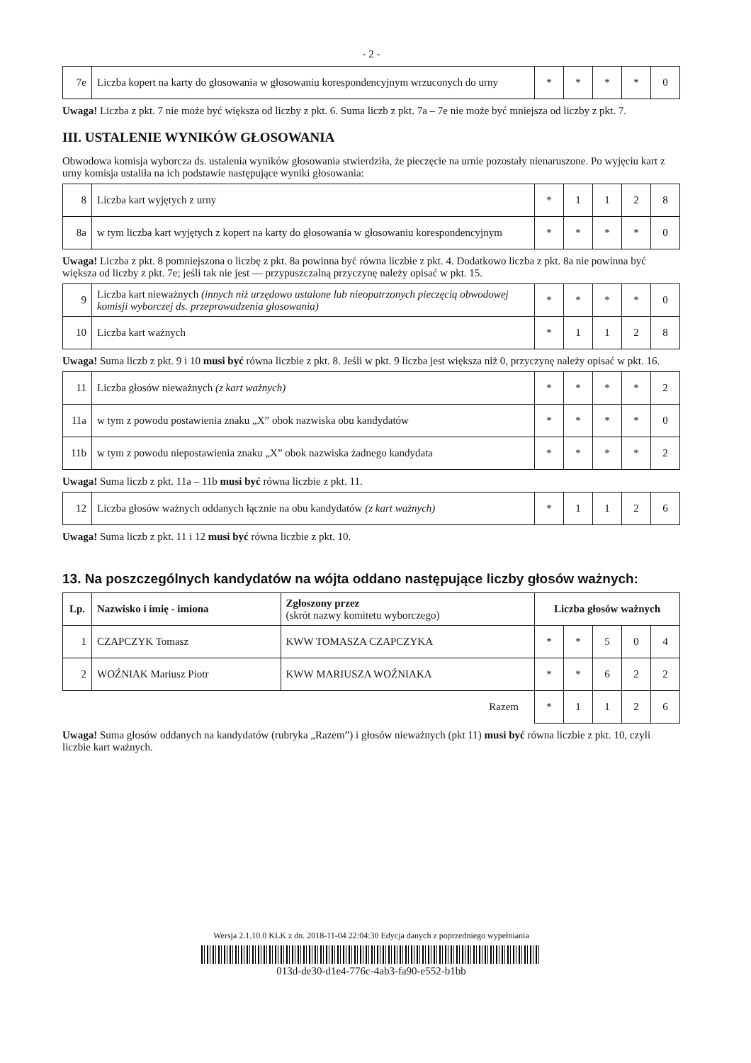- 2 -
| 7e | Liczba kopert na karty do głosowania w głosowaniu korespondencyjnym wrzuconych do urny | * | * | * | * | 0 |
Uwaga! Liczba z pkt. 7 nie może być większa od liczby z pkt. 6. Suma liczb z pkt. 7a – 7e nie może być mniejsza od liczby z pkt. 7.
III. USTALENIE WYNIKÓW GŁOSOWANIA
Obwodowa komisja wyborcza ds. ustalenia wyników głosowania stwierdziła, że pieczęcie na urnie pozostały nienaruszone. Po wyjęciu kart z urny komisja ustaliła na ich podstawie następujące wyniki głosowania:
| 8 | Liczba kart wyjętych z urny | * | 1 | 1 | 2 | 8 |
| 8a | w tym liczba kart wyjętych z kopert na karty do głosowania w głosowaniu korespondencyjnym | * | * | * | * | 0 |
Uwaga! Liczba z pkt. 8 pomniejszona o liczbę z pkt. 8a powinna być równa liczbie z pkt. 4. Dodatkowo liczba z pkt. 8a nie powinna być większa od liczby z pkt. 7e; jeśli tak nie jest — przypuszczalną przyczynę należy opisać w pkt. 15.
| 9 | Liczba kart nieważnych (innych niż urzędowo ustalone lub nieopatrzonych pieczęcią obwodowej komisji wyborczej ds. przeprowadzenia głosowania) | * | * | * | * | 0 |
| 10 | Liczba kart ważnych | * | 1 | 1 | 2 | 8 |
Uwaga! Suma liczb z pkt. 9 i 10 musi być równa liczbie z pkt. 8. Jeśli w pkt. 9 liczba jest większa niż 0, przyczynę należy opisać w pkt. 16.
| 11 | Liczba głosów nieważnych (z kart ważnych) | * | * | * | * | 2 |
| 11a | w tym z powodu postawienia znaku „X” obok nazwiska obu kandydatów | * | * | * | * | 0 |
| 11b | w tym z powodu niepostawienia znaku „X” obok nazwiska żadnego kandydata | * | * | * | * | 2 |
Uwaga! Suma liczb z pkt. 11a – 11b musi być równa liczbie z pkt. 11.
| 12 | Liczba głosów ważnych oddanych łącznie na obu kandydatów (z kart ważnych) | * | 1 | 1 | 2 | 6 |
Uwaga! Suma liczb z pkt. 11 i 12 musi być równa liczbie z pkt. 10.
13. Na poszczególnych kandydatów na wójta oddano następujące liczby głosów ważnych:
| Lp. | Nazwisko i imię - imiona | Zgłoszony przez (skrót nazwy komitetu wyborczego) | Liczba głosów ważnych | | | | |
| --- | --- | --- | --- | --- | --- | --- | --- |
| 1 | CZAPCZYK Tomasz | KWW TOMASZA CZAPCZYKA | * | * | 5 | 0 | 4 |
| 2 | WOŹNIAK Mariusz Piotr | KWW MARIUSZA WOŹNIAKA | * | * | 6 | 2 | 2 |
| Razem | | | * | 1 | 1 | 2 | 6 |
Uwaga! Suma głosów oddanych na kandydatów (rubryka „Razem”) i głosów nieważnych (pkt 11) musi być równa liczbie z pkt. 10, czyli liczbie kart ważnych.
Wersja 2.1.10.0 KLK z dn. 2018-11-04 22:04:30 Edycja danych z poprzedniego wypełniania
013d-de30-d1e4-776c-4ab3-fa90-e552-b1bb